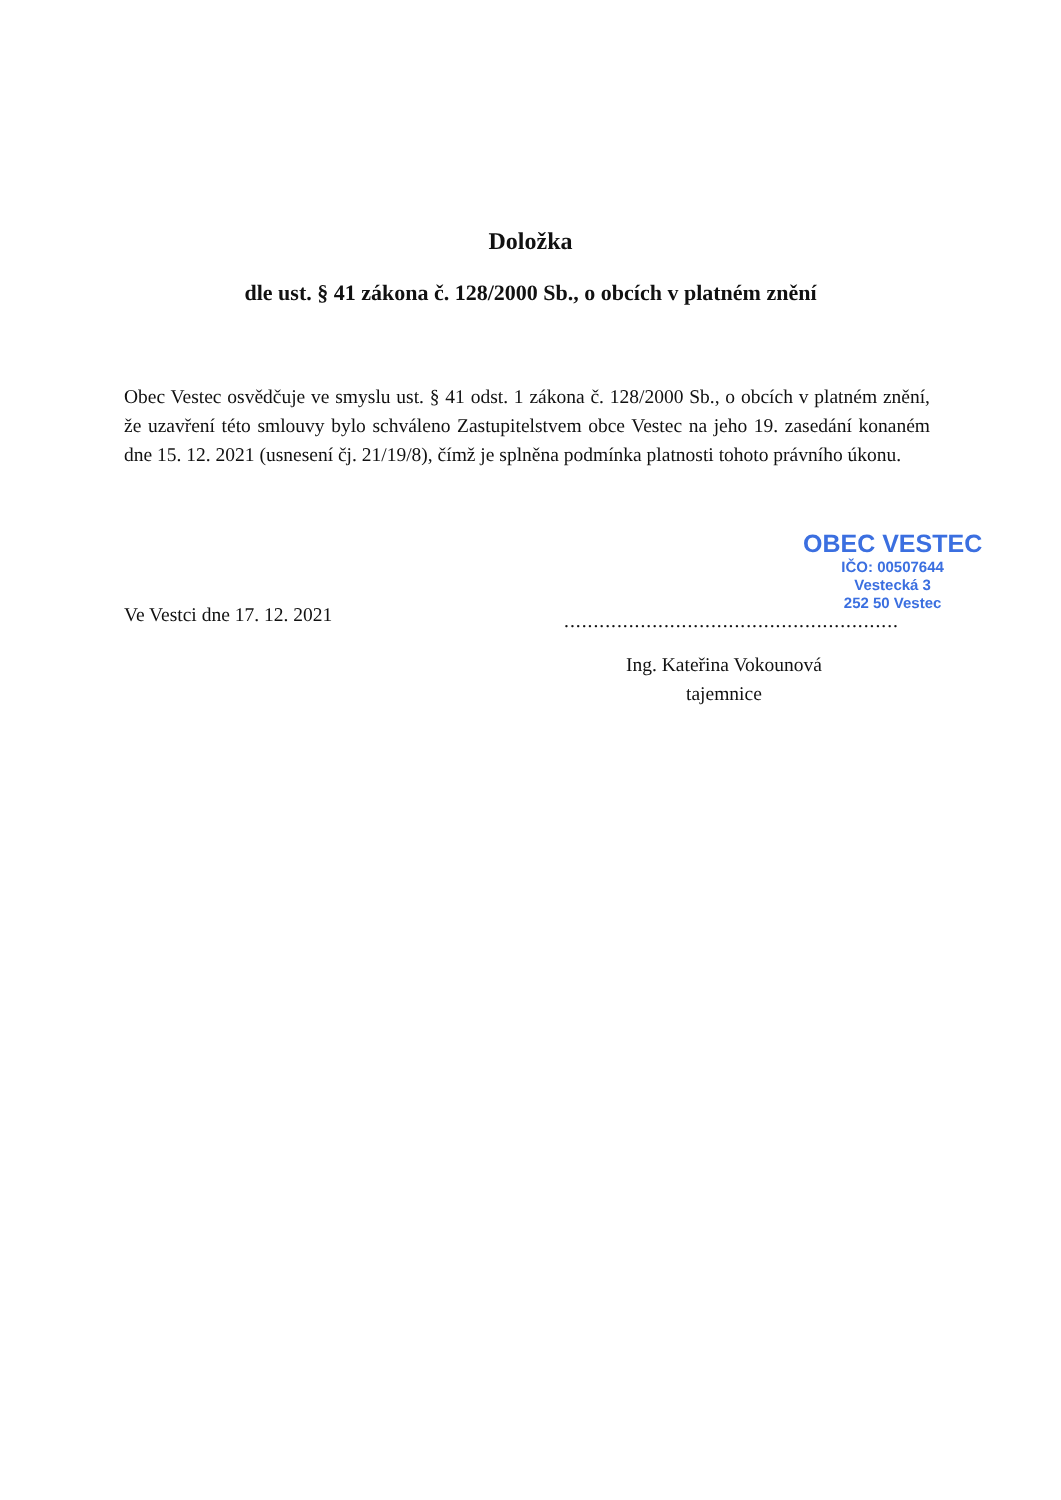Doložka
dle ust. § 41 zákona č. 128/2000 Sb., o obcích v platném znění
Obec Vestec osvědčuje ve smyslu ust. § 41 odst. 1 zákona č. 128/2000 Sb., o obcích v platném znění, že uzavření této smlouvy bylo schváleno Zastupitelstvem obce Vestec na jeho 19. zasedání konaném dne 15. 12. 2021 (usnesení čj. 21/19/8), čímž je splněna podmínka platnosti tohoto právního úkonu.
OBEC VESTEC
IČO: 00507644
Vestecká 3
252 50 Vestec
Ve Vestci dne 17. 12. 2021
.........................................................
Ing. Kateřina Vokounová
tajemnice